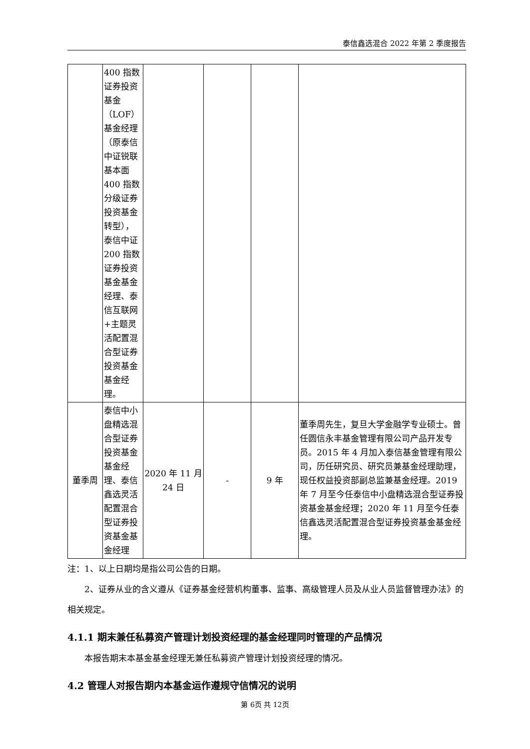泰信鑫选混合 2022 年第 2 季度报告
| | 400 指数证券投资基金（LOF）基金经理（原泰信中证锐联基本面 400 指数分级证券投资基金转型），泰信中证 200 指数证券投资基金基金经理、泰信互联网+主题灵活配置混合型证券投资基金基金经理。 | | | | |
| 董季周 | 泰信中小盘精选混合型证券投资基金基金经理、泰信鑫选灵活配置混合型证券投资基金基金经理 | 2020 年 11 月 24 日 | - | 9 年 | 董季周先生，复旦大学金融学专业硕士。曾任圆信永丰基金管理有限公司产品开发专员。2015 年 4 月加入泰信基金管理有限公司，历任研究员、研究员兼基金经理助理，现任权益投资部副总监兼基金经理。2019 年 7 月至今任泰信中小盘精选混合型证券投资基金基金经理；2020 年 11 月至今任泰信鑫选灵活配置混合型证券投资基金基金经理。 |
注：1、以上日期均是指公司公告的日期。
2、证券从业的含义遵从《证券基金经营机构董事、监事、高级管理人员及从业人员监督管理办法》的相关规定。
4.1.1 期末兼任私募资产管理计划投资经理的基金经理同时管理的产品情况
本报告期末本基金基金经理无兼任私募资产管理计划投资经理的情况。
4.2 管理人对报告期内本基金运作遵规守信情况的说明
第 6页 共 12页